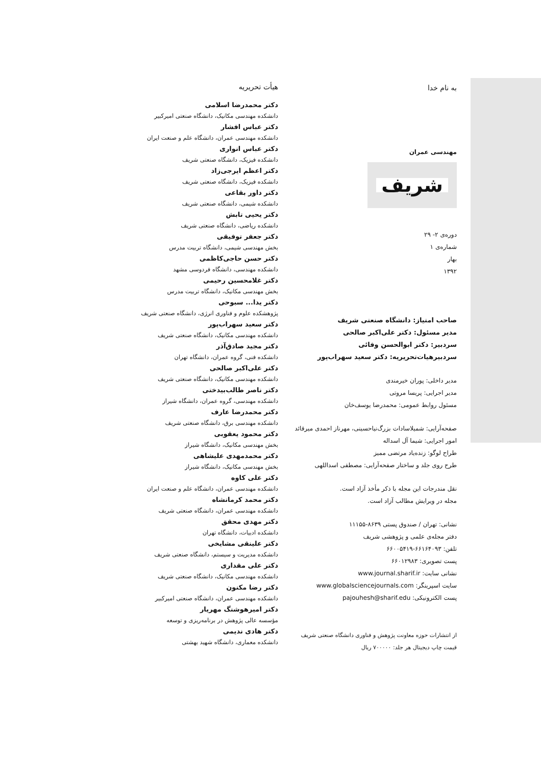به نام خدا
مهندسی عمران
شریف
دوره‌ی ۲- ۲۹
شماره‌ی ۱
بهار
۱۳۹۲
صاحب امتیاز: دانشگاه صنعتی شریف
مدیر مسئول: دکتر علی‌اکبر صالحی
سردبیر: دکتر ابوالحسن وفائی
سردبیرهیات‌تحریریه: دکتر سعید سهراب‌پور
مدیر داخلی: پوران خیرمندی
مدیر اجرایی: پریسا مروتی
مسئول روابط عمومی: محمدرضا یوسف‌خان
صفحه‌آرایی: شمیلاسادات بزرگ‌نیاحسینی، مهرناز احمدی میرقائد
امور اجرایی: شیما آل اسداله
طراح لوگو: زنده‌یاد مرتضی ممیز
طرح روی جلد و ساختار صفحه‌آرایی: مصطفی اسداللهی
نقل مندرجات این مجله با ذکر مأخذ آزاد است.
مجله در ویرایش مطالب آزاد است.
نشانی: تهران / صندوق پستی ۸۶۳۹-۱۱۱۵۵
دفتر مجله‌ی علمی و پژوهشی شریف
تلفن: ۶۶۱۶۴۰۹۳-۶۶۰۰۵۴۱۹
پست تصویری: ۶۶۰۱۲۹۸۳
نشانی سایت: www.journal.sharif.ir
سایت اسپرینگر: www.globalsciencejournals.com
پست الکترونیکی: pajouhesh@sharif.edu
از انتشارات حوزه معاونت پژوهش و فناوری دانشگاه صنعتی شریف
قیمت چاپ دیجیتال هر جلد: ۷۰۰۰۰۰ ریال
هیأت تحریریه
دکتر محمدرضا اسلامی
دانشکده مهندسی مکانیک، دانشگاه صنعتی امیرکبیر
دکتر عباس افشار
دانشکده مهندسی عمران، دانشگاه علم و صنعت ایران
دکتر عباس انواری
دانشکده فیزیک، دانشگاه صنعتی شریف
دکتر اعظم ایرجی‌زاد
دانشکده فیزیک، دانشگاه صنعتی شریف
دکتر داور بقاعی
دانشکده شیمی، دانشگاه صنعتی شریف
دکتر یحیی تابش
دانشکده ریاضی، دانشگاه صنعتی شریف
دکتر جعفر توفیقی
بخش مهندسی شیمی، دانشگاه تربیت مدرس
دکتر حسن حاجی‌کاظمی
دانشکده مهندسی، دانشگاه فردوسی مشهد
دکتر غلامحسین رحیمی
بخش مهندسی مکانیک، دانشگاه تربیت مدرس
دکتر یدا... سبوحی
پژوهشکده علوم و فناوری انرژی، دانشگاه صنعتی شریف
دکتر سعید سهراب‌پور
دانشکده مهندسی مکانیک، دانشگاه صنعتی شریف
دکتر مجید صادق‌آذر
دانشکده فنی، گروه عمران، دانشگاه تهران
دکتر علی‌اکبر صالحی
دانشکده مهندسی مکانیک، دانشگاه صنعتی شریف
دکتر ناصر طالب‌بیدختی
دانشکده مهندسی، گروه عمران، دانشگاه شیراز
دکتر محمدرضا عارف
دانشکده مهندسی برق، دانشگاه صنعتی شریف
دکتر محمود یعقوبی
بخش مهندسی مکانیک، دانشگاه شیراز
دکتر محمدمهدی علیشاهی
بخش مهندسی مکانیک، دانشگاه شیراز
دکتر علی کاوه
دانشکده مهندسی عمران، دانشگاه علم و صنعت ایران
دکتر محمد کرمانشاه
دانشکده مهندسی عمران، دانشگاه صنعتی شریف
دکتر مهدی محقق
دانشکده ادبیات، دانشگاه تهران
دکتر علینقی مشایخی
دانشکده مدیریت و سیستم، دانشگاه صنعتی شریف
دکتر علی مقداری
دانشکده مهندسی مکانیک، دانشگاه صنعتی شریف
دکتر رضا مکنون
دانشکده مهندسی عمران، دانشگاه صنعتی امیرکبیر
دکتر امیرهوشنگ مهریار
مؤسسه عالی پژوهش در برنامه‌ریزی و توسعه
دکتر هادی ندیمی
دانشکده معماری، دانشگاه شهید بهشتی